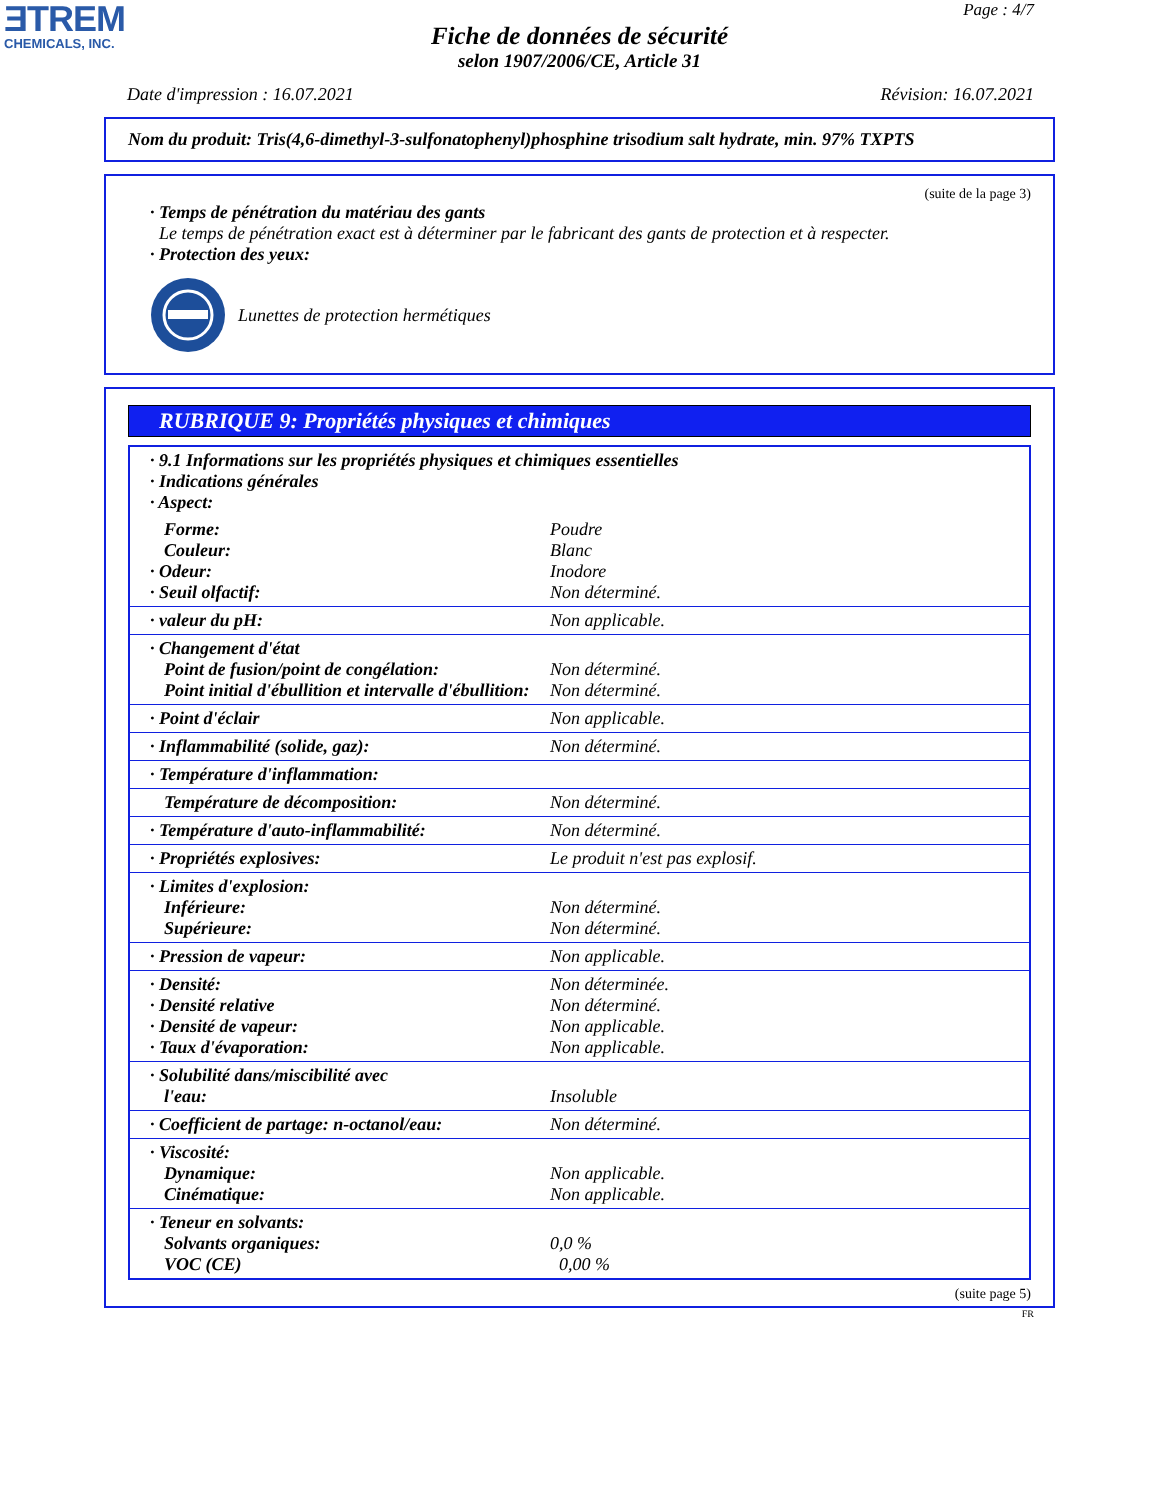ƎTREM
CHEMICALS, INC.
Page : 4/7
Fiche de données de sécurité
selon 1907/2006/CE, Article 31
Date d'impression : 16.07.2021 Révision: 16.07.2021
Nom du produit: Tris(4,6-dimethyl-3-sulfonatophenyl)phosphine trisodium salt hydrate, min. 97% TXPTS
(suite de la page 3)
· Temps de pénétration du matériau des gants
Le temps de pénétration exact est à déterminer par le fabricant des gants de protection et à respecter.
· Protection des yeux:
Lunettes de protection hermétiques
RUBRIQUE 9: Propriétés physiques et chimiques
| · 9.1 Informations sur les propriétés physiques et chimiques essentielles · Indications générales · Aspect: | |
| Forme: Couleur: · Odeur: · Seuil olfactif: | Poudre Blanc Inodore Non déterminé. |
| · valeur du pH: | Non applicable. |
| · Changement d'état Point de fusion/point de congélation: Point initial d'ébullition et intervalle d'ébullition: | Non déterminé. Non déterminé. |
| · Point d'éclair | Non applicable. |
| · Inflammabilité (solide, gaz): | Non déterminé. |
| · Température d'inflammation: | |
| Température de décomposition: | Non déterminé. |
| · Température d'auto-inflammabilité: | Non déterminé. |
| · Propriétés explosives: | Le produit n'est pas explosif. |
| · Limites d'explosion: Inférieure: Supérieure: | Non déterminé. Non déterminé. |
| · Pression de vapeur: | Non applicable. |
| · Densité: · Densité relative · Densité de vapeur: · Taux d'évaporation: | Non déterminée. Non déterminé. Non applicable. Non applicable. |
| · Solubilité dans/miscibilité avec l'eau: | Insoluble |
| · Coefficient de partage: n-octanol/eau: | Non déterminé. |
| · Viscosité: Dynamique: Cinématique: | Non applicable. Non applicable. |
| · Teneur en solvants: Solvants organiques: VOC (CE) | 0,0 % 0,00 % |
(suite page 5)
FR